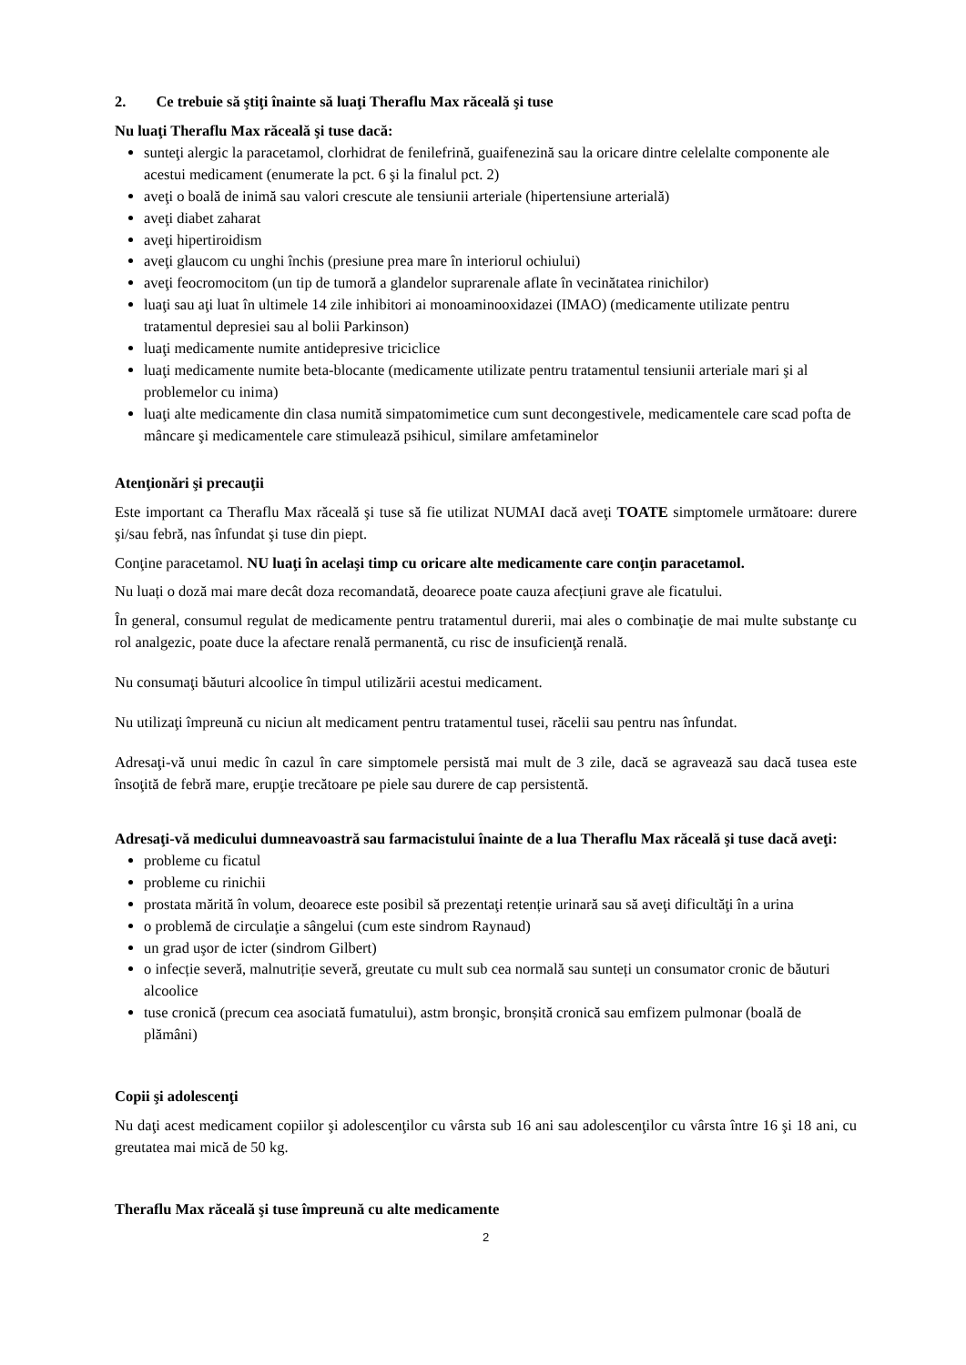2. Ce trebuie să ştiţi înainte să luaţi Theraflu Max răceală şi tuse
Nu luaţi Theraflu Max răceală şi tuse dacă:
sunteţi alergic la paracetamol, clorhidrat de fenilefrină, guaifenezină sau la oricare dintre celelalte componente ale acestui medicament (enumerate la pct. 6 şi la finalul pct. 2)
aveţi o boală de inimă sau valori crescute ale tensiunii arteriale (hipertensiune arterială)
aveţi diabet zaharat
aveţi hipertiroidism
aveţi glaucom cu unghi închis (presiune prea mare în interiorul ochiului)
aveţi feocromocitom (un tip de tumoră a glandelor suprarenale aflate în vecinătatea rinichilor)
luaţi sau aţi luat în ultimele 14 zile inhibitori ai monoaminooxidazei (IMAO) (medicamente utilizate pentru tratamentul depresiei sau al bolii Parkinson)
luaţi medicamente numite antidepresive triciclice
luaţi medicamente numite beta-blocante (medicamente utilizate pentru tratamentul tensiunii arteriale mari şi al problemelor cu inima)
luaţi alte medicamente din clasa numită simpatomimetice cum sunt decongestivele, medicamentele care scad pofta de mâncare şi medicamentele care stimulează psihicul, similare amfetaminelor
Atenţionări şi precauţii
Este important ca Theraflu Max răceală şi tuse să fie utilizat NUMAI dacă aveţi TOATE simptomele următoare: durere şi/sau febră, nas înfundat şi tuse din piept.
Conţine paracetamol. NU luaţi în acelaşi timp cu oricare alte medicamente care conţin paracetamol.
Nu luați o doză mai mare decât doza recomandată, deoarece poate cauza afecțiuni grave ale ficatului.
În general, consumul regulat de medicamente pentru tratamentul durerii, mai ales o combinaţie de mai multe substanţe cu rol analgezic, poate duce la afectare renală permanentă, cu risc de insuficienţă renală.
Nu consumaţi băuturi alcoolice în timpul utilizării acestui medicament.
Nu utilizaţi împreună cu niciun alt medicament pentru tratamentul tusei, răcelii sau pentru nas înfundat.
Adresaţi-vă unui medic în cazul în care simptomele persistă mai mult de 3 zile, dacă se agravează sau dacă tusea este însoţită de febră mare, erupţie trecătoare pe piele sau durere de cap persistentă.
Adresaţi-vă medicului dumneavoastră sau farmacistului înainte de a lua Theraflu Max răceală şi tuse dacă aveţi:
probleme cu ficatul
probleme cu rinichii
prostata mărită în volum, deoarece este posibil să prezentaţi retenție urinară sau să aveţi dificultăţi în a urina
o problemă de circulaţie a sângelui (cum este sindrom Raynaud)
un grad uşor de icter (sindrom Gilbert)
o infecție severă, malnutriție severă, greutate cu mult sub cea normală sau sunteți un consumator cronic de băuturi alcoolice
tuse cronică (precum cea asociată fumatului), astm bronşic, bronșită cronică sau emfizem pulmonar (boală de plămâni)
Copii şi adolescenţi
Nu daţi acest medicament copiilor şi adolescenţilor cu vârsta sub 16 ani sau adolescenţilor cu vârsta între 16 şi 18 ani, cu greutatea mai mică de 50 kg.
Theraflu Max răceală şi tuse împreună cu alte medicamente
2